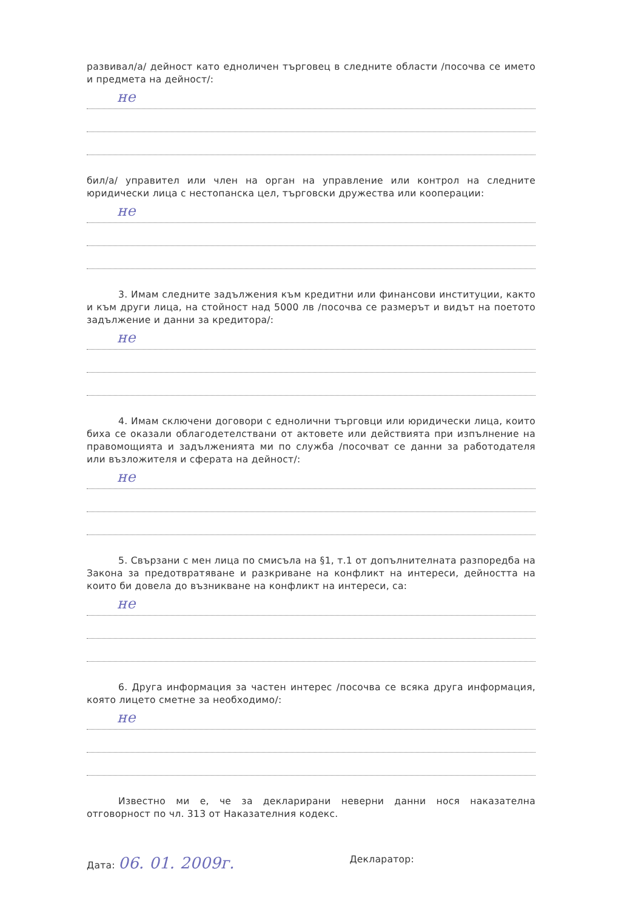развивал/а/ дейност като едноличен търговец в следните области /посочва се името и предмета на дейност/:
не
бил/а/ управител или член на орган на управление или контрол на следните юридически лица с нестопанска цел, търговски дружества или кооперации:
не
3. Имам следните задължения към кредитни или финансови институции, както и към други лица, на стойност над 5000 лв /посочва се размерът и видът на поетото задължение и данни за кредитора/:
не
4. Имам сключени договори с еднолични търговци или юридически лица, които биха се оказали облагодетелствани от актовете или действията при изпълнение на правомощията и задълженията ми по служба /посочват се данни за работодателя или възложителя и сферата на дейност/:
не
5. Свързани с мен лица по смисъла на §1, т.1 от допълнителната разпоредба на Закона за предотвратяване и разкриване на конфликт на интереси, дейността на които би довела до възникване на конфликт на интереси, са:
не
6. Друга информация за частен интерес /посочва се всяка друга информация, която лицето сметне за необходимо/:
не
Известно ми е, че за декларирани неверни данни нося наказателна отговорност по чл. 313 от Наказателния кодекс.
Дата: 06. 01. 2009г.
Декларатор: